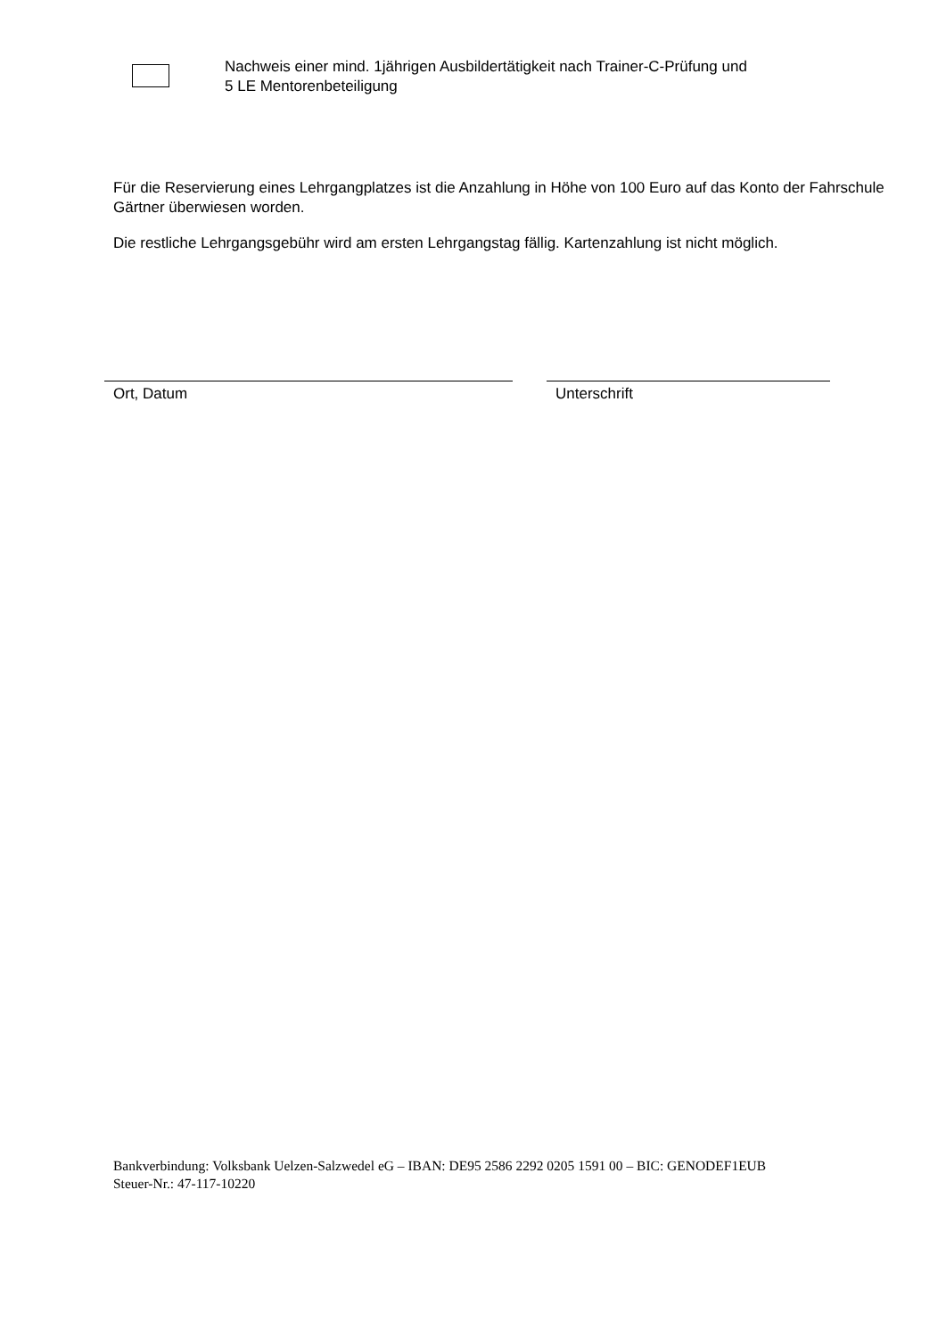Nachweis einer mind. 1jährigen Ausbildertätigkeit nach Trainer-C-Prüfung und
5 LE Mentorenbeteiligung
Für die Reservierung eines Lehrgangplatzes ist die Anzahlung in Höhe von 100 Euro auf das Konto der Fahrschule Gärtner überwiesen worden.
Die restliche Lehrgangsgebühr wird am ersten Lehrgangstag fällig. Kartenzahlung ist nicht möglich.
Ort, Datum Unterschrift
Bankverbindung: Volksbank Uelzen-Salzwedel eG – IBAN: DE95 2586 2292 0205 1591 00 – BIC: GENODEF1EUB
Steuer-Nr.: 47-117-10220